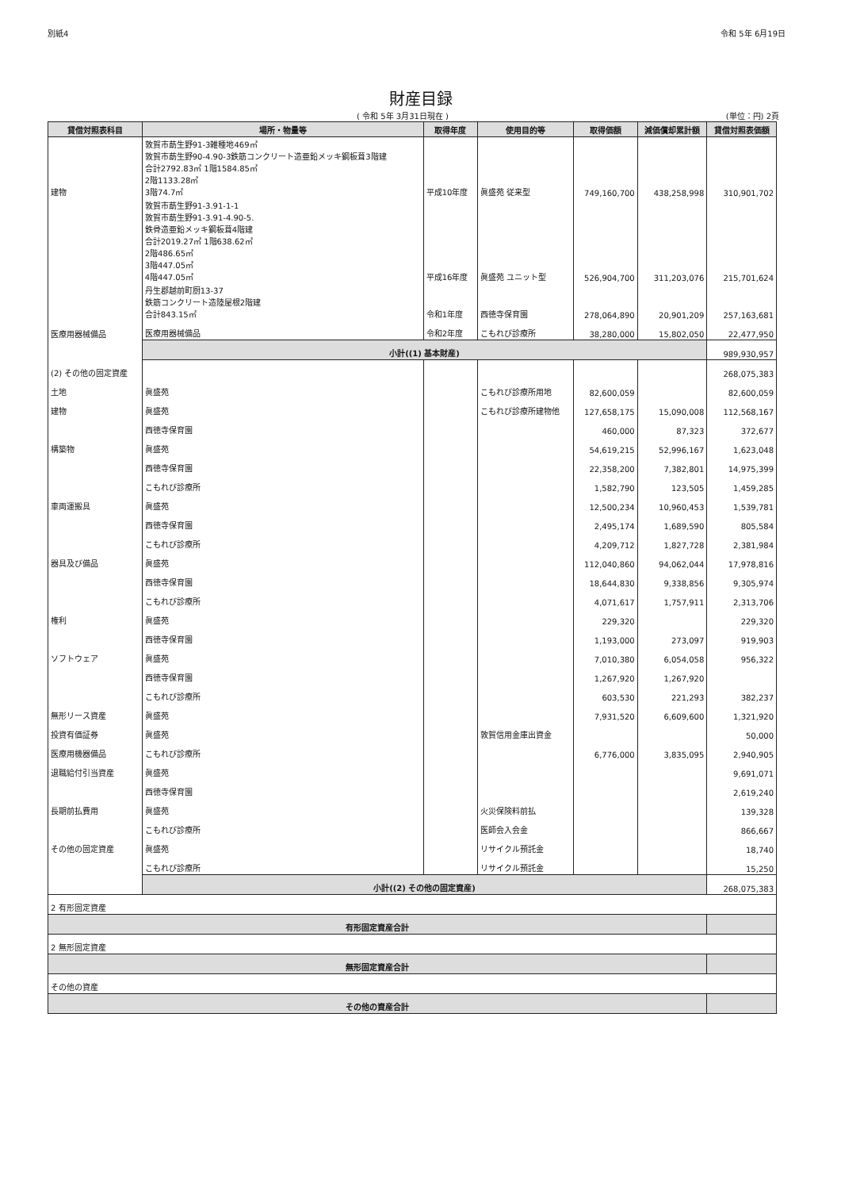別紙4 令和 5年 6月19日
財産目録
( 令和 5年 3月31日現在 ) (単位：円) 2頁
| 貸借対照表科目 | 場所・物量等 | 取得年度 | 使用目的等 | 取得価額 | 減価償却累計額 | 貸借対照表価額 |
| --- | --- | --- | --- | --- | --- | --- |
| 建物 | 敦賀市莇生野91-3雑種地469㎡ 敦賀市莇生野90-4.90-3鉄筋コンクリート造亜鉛メッキ鋼板葺3階建 合計2792.83㎡ 1階1584.85㎡ 2階1133.28㎡ 3階74.7㎡ | 平成10年度 | 眞盛苑 従来型 | 749,160,700 | 438,258,998 | 310,901,702 |
| | 敦賀市莇生野91-3.91-1-1 敦賀市莇生野91-3.91-4.90-5. 鉄骨造亜鉛メッキ鋼板葺4階建 合計2019.27㎡ 1階638.62㎡ 2階486.65㎡ 3階447.05㎡ 4階447.05㎡ | 平成16年度 | 眞盛苑 ユニット型 | 526,904,700 | 311,203,076 | 215,701,624 |
| | 丹生郡越前町厨13-37 鉄筋コンクリート造陸屋根2階建 合計843.15㎡ | 令和1年度 | 西徳寺保育園 | 278,064,890 | 20,901,209 | 257,163,681 |
| 医療用器械備品 | 医療用器械備品 | 令和2年度 | こもれび診療所 | 38,280,000 | 15,802,050 | 22,477,950 |
| | 小計((1) 基本財産) | | | | | 989,930,957 |
| (2) その他の固定資産 | | | | | | 268,075,383 |
| 土地 | 眞盛苑 | | こもれび診療所用地 | 82,600,059 | | 82,600,059 |
| 建物 | 眞盛苑 | | こもれび診療所建物他 | 127,658,175 | 15,090,008 | 112,568,167 |
| | 西徳寺保育園 | | | 460,000 | 87,323 | 372,677 |
| 構築物 | 眞盛苑 | | | 54,619,215 | 52,996,167 | 1,623,048 |
| | 西徳寺保育園 | | | 22,358,200 | 7,382,801 | 14,975,399 |
| | こもれび診療所 | | | 1,582,790 | 123,505 | 1,459,285 |
| 車両運搬具 | 眞盛苑 | | | 12,500,234 | 10,960,453 | 1,539,781 |
| | 西徳寺保育園 | | | 2,495,174 | 1,689,590 | 805,584 |
| | こもれび診療所 | | | 4,209,712 | 1,827,728 | 2,381,984 |
| 器具及び備品 | 眞盛苑 | | | 112,040,860 | 94,062,044 | 17,978,816 |
| | 西徳寺保育園 | | | 18,644,830 | 9,338,856 | 9,305,974 |
| | こもれび診療所 | | | 4,071,617 | 1,757,911 | 2,313,706 |
| 権利 | 眞盛苑 | | | 229,320 | | 229,320 |
| | 西徳寺保育園 | | | 1,193,000 | 273,097 | 919,903 |
| ソフトウェア | 眞盛苑 | | | 7,010,380 | 6,054,058 | 956,322 |
| | 西徳寺保育園 | | | 1,267,920 | 1,267,920 | |
| | こもれび診療所 | | | 603,530 | 221,293 | 382,237 |
| 無形リース資産 | 眞盛苑 | | | 7,931,520 | 6,609,600 | 1,321,920 |
| 投資有価証券 | 眞盛苑 | | 敦賀信用金庫出資金 | | | 50,000 |
| 医療用機器備品 | こもれび診療所 | | | 6,776,000 | 3,835,095 | 2,940,905 |
| 退職給付引当資産 | 眞盛苑 | | | | | 9,691,071 |
| | 西徳寺保育園 | | | | | 2,619,240 |
| 長期前払費用 | 眞盛苑 | | 火災保険料前払 | | | 139,328 |
| | こもれび診療所 | | 医師会入会金 | | | 866,667 |
| その他の固定資産 | 眞盛苑 | | リサイクル預託金 | | | 18,740 |
| | こもれび診療所 | | リサイクル預託金 | | | 15,250 |
| | 小計((2) その他の固定資産) | | | | | 268,075,383 |
| 2 有形固定資産 | | | | | | |
| 有形固定資産合計 | | | | | | |
| 2 無形固定資産 | | | | | | |
| 無形固定資産合計 | | | | | | |
| その他の資産 | | | | | | |
| その他の資産合計 | | | | | | |